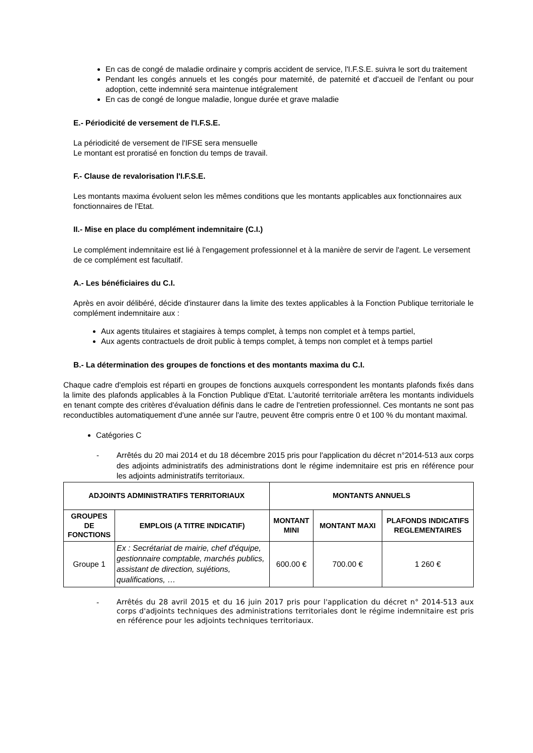En cas de congé de maladie ordinaire y compris accident de service, l'I.F.S.E. suivra le sort du traitement
Pendant les congés annuels et les congés pour maternité, de paternité et d'accueil de l'enfant ou pour adoption, cette indemnité sera maintenue intégralement
En cas de congé de longue maladie, longue durée et grave maladie
E.- Périodicité de versement de l'I.F.S.E.
La périodicité de versement de l'IFSE sera mensuelle
Le montant est proratisé en fonction du temps de travail.
F.- Clause de revalorisation l'I.F.S.E.
Les montants maxima évoluent selon les mêmes conditions que les montants applicables aux fonctionnaires aux fonctionnaires de l'Etat.
II.- Mise en place du complément indemnitaire (C.I.)
Le complément indemnitaire est lié à l'engagement professionnel et à la manière de servir de l'agent. Le versement de ce complément est facultatif.
A.- Les bénéficiaires du C.I.
Après en avoir délibéré, décide d'instaurer dans la limite des textes applicables à la Fonction Publique territoriale le complément indemnitaire aux :
Aux agents titulaires et stagiaires à temps complet, à temps non complet et à temps partiel,
Aux agents contractuels de droit public à temps complet, à temps non complet et à temps partiel
B.- La détermination des groupes de fonctions et des montants maxima du C.I.
Chaque cadre d'emplois est réparti en groupes de fonctions auxquels correspondent les montants plafonds fixés dans la limite des plafonds applicables à la Fonction Publique d'Etat. L'autorité territoriale arrêtera les montants individuels en tenant compte des critères d'évaluation définis dans le cadre de l'entretien professionnel. Ces montants ne sont pas reconductibles automatiquement d'une année sur l'autre, peuvent être compris entre 0 et 100 % du montant maximal.
Catégories C
- Arrêtés du 20 mai 2014 et du 18 décembre 2015 pris pour l'application du décret n°2014-513 aux corps des adjoints administratifs des administrations dont le régime indemnitaire est pris en référence pour les adjoints administratifs territoriaux.
| ADJOINTS ADMINISTRATIFS TERRITORIAUX | | MONTANTS ANNUELS | | |
| --- | --- | --- | --- | --- |
| GROUPES DE FONCTIONS | EMPLOIS (A TITRE INDICATIF) | MONTANT MINI | MONTANT MAXI | PLAFONDS INDICATIFS REGLEMENTAIRES |
| Groupe 1 | Ex : Secrétariat de mairie, chef d'équipe, gestionnaire comptable, marchés publics, assistant de direction, sujétions, qualifications, … | 600.00 € | 700.00 € | 1 260 € |
- Arrêtés du 28 avril 2015 et du 16 juin 2017 pris pour l'application du décret n° 2014-513 aux corps d'adjoints techniques des administrations territoriales dont le régime indemnitaire est pris en référence pour les adjoints techniques territoriaux.